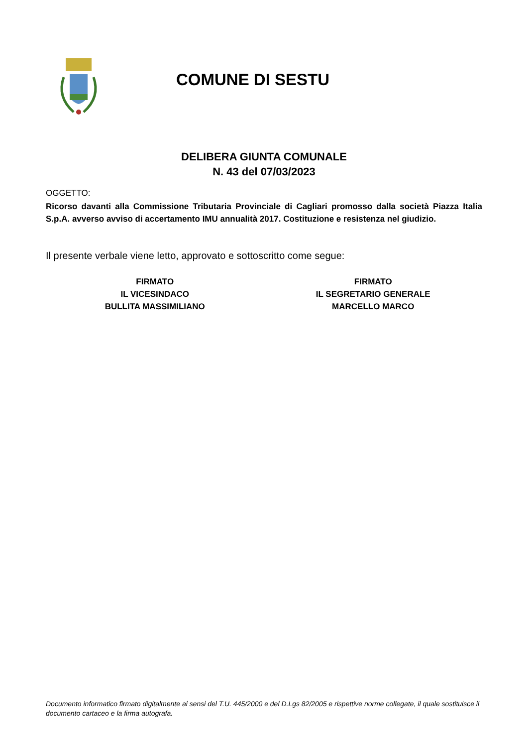COMUNE DI SESTU
DELIBERA GIUNTA COMUNALE
N. 43 del 07/03/2023
OGGETTO:
Ricorso davanti alla Commissione Tributaria Provinciale di Cagliari promosso dalla società Piazza Italia S.p.A. avverso avviso di accertamento IMU annualità 2017. Costituzione e resistenza nel giudizio.
Il presente verbale viene letto, approvato e sottoscritto come segue:
FIRMATO
IL VICESINDACO
BULLITA MASSIMILIANO
FIRMATO
IL SEGRETARIO GENERALE
MARCELLO MARCO
Documento informatico firmato digitalmente ai sensi del T.U. 445/2000 e del D.Lgs 82/2005 e rispettive norme collegate, il quale sostituisce il documento cartaceo e la firma autografa.